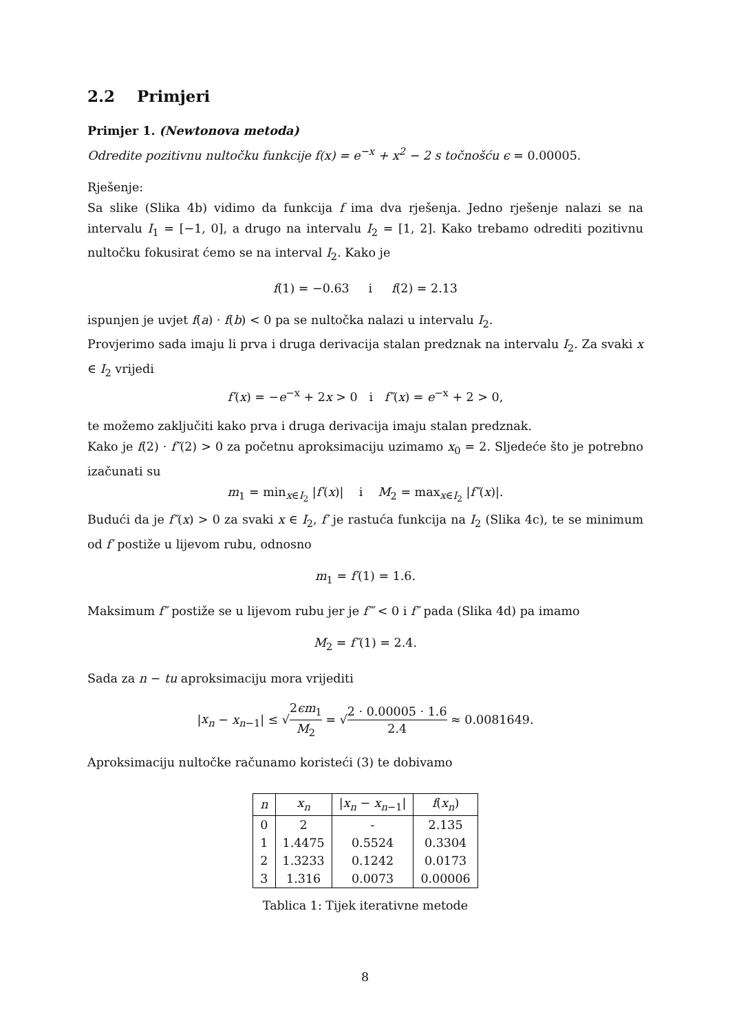2.2 Primjeri
Primjer 1. (Newtonova metoda)
Odredite pozitivnu nultočku funkcije f(x) = e<sup>−x</sup> + x<sup>2</sup> − 2 s točnošću ϵ = 0.00005.
Rješenje:
Sa slike (Slika 4b) vidimo da funkcija f ima dva rješenja. Jedno rješenje nalazi se na intervalu I<sub>1</sub> = [−1, 0], a drugo na intervalu I<sub>2</sub> = [1, 2]. Kako trebamo odrediti pozitivnu nultočku fokusirat ćemo se na interval I<sub>2</sub>. Kako je
f(1) = −0.63 i f(2) = 2.13
ispunjen je uvjet f(a) · f(b) < 0 pa se nultočka nalazi u intervalu I<sub>2</sub>.
Provjerimo sada imaju li prva i druga derivacija stalan predznak na intervalu I<sub>2</sub>. Za svaki x ∈ I<sub>2</sub> vrijedi
f′(x) = −e<sup>−x</sup> + 2x > 0 i f″(x) = e<sup>−x</sup> + 2 > 0,
te možemo zaključiti kako prva i druga derivacija imaju stalan predznak.
Kako je f(2) · f″(2) > 0 za početnu aproksimaciju uzimamo x<sub>0</sub> = 2. Sljedeće što je potrebno izačunati su
m<sub>1</sub> = min<sub>x∈I<sub>2</sub></sub> |f′(x)| i M<sub>2</sub> = max<sub>x∈I<sub>2</sub></sub> |f″(x)|.
Budući da je f″(x) > 0 za svaki x ∈ I<sub>2</sub>, f′ je rastuća funkcija na I<sub>2</sub> (Slika 4c), te se minimum od f′ postiže u lijevom rubu, odnosno
m<sub>1</sub> = f′(1) = 1.6.
Maksimum f″ postiže se u lijevom rubu jer je f‴ < 0 i f″ pada (Slika 4d) pa imamo
M<sub>2</sub> = f″(1) = 2.4.
Sada za n − tu aproksimaciju mora vrijediti
|x<sub>n</sub> − x<sub>n−1</sub>| ≤ √2ϵm<sub>1</sub> M<sub>2</sub> = √2 · 0.00005 · 1.6 2.4 ≈ 0.0081649.
Aproksimaciju nultočke računamo koristeći (3) te dobivamo
| n | x<sub>n</sub> | / x<sub>n</sub> − x<sub>n−1</sub>/ | f ( x<sub>n</sub> ) |
| --- | --- | --- | --- |
| 0 | 2 | - | 2.135 |
| 1 | 1.4475 | 0.5524 | 0.3304 |
| 2 | 1.3233 | 0.1242 | 0.0173 |
| 3 | 1.316 | 0.0073 | 0.00006 |
Tablica 1: Tijek iterativne metode
8